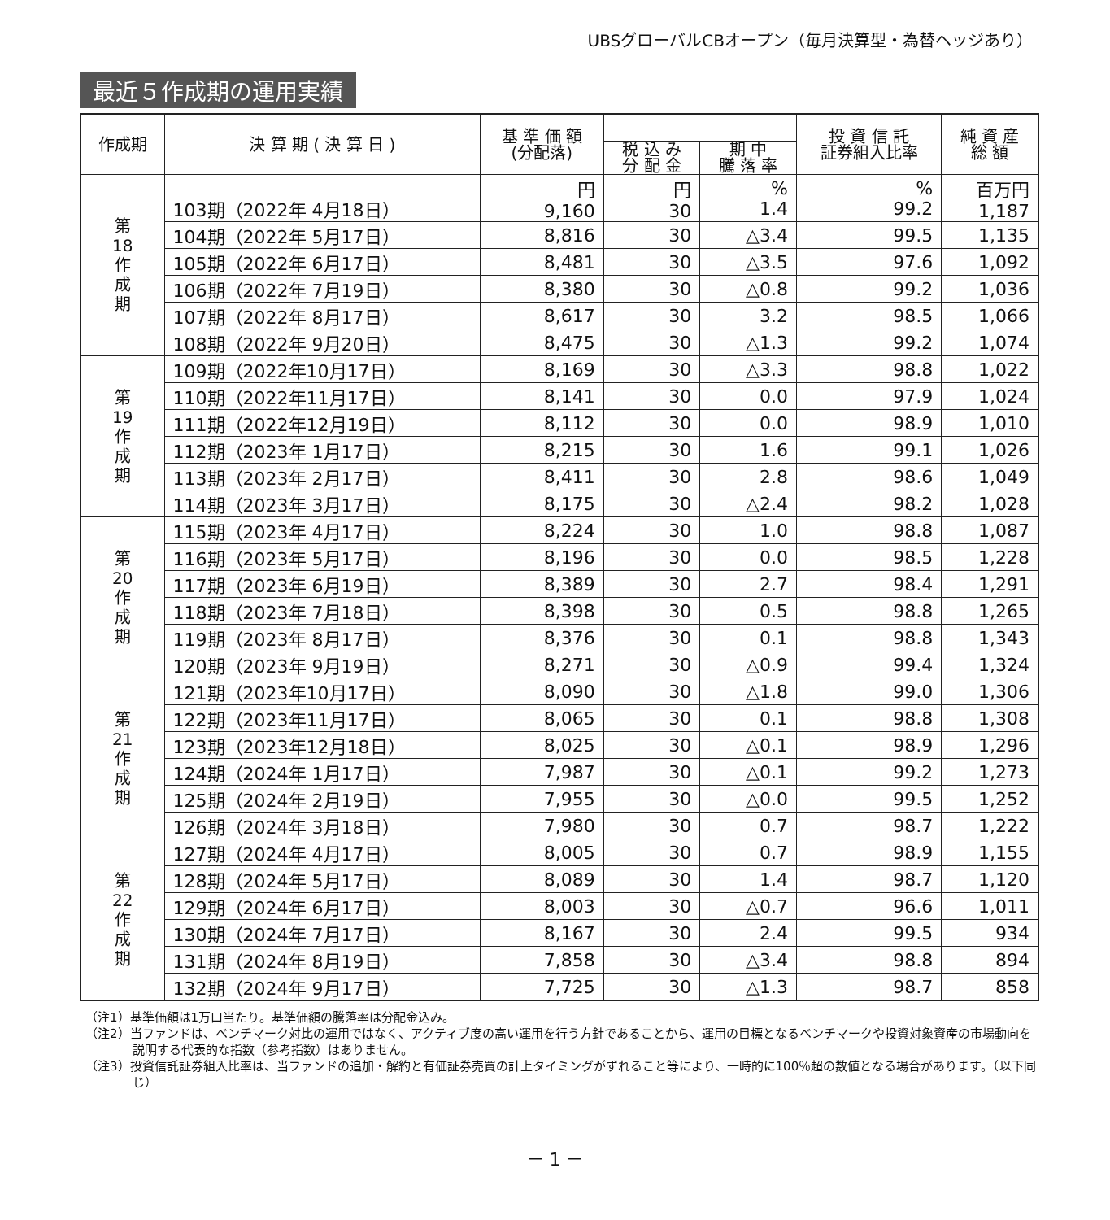UBSグローバルCBオープン（毎月決算型・為替ヘッジあり）
最近５作成期の運用実績
| 作成期 | 決 算 期 ( 決 算 日 ) | 基 準 価 額 (分配落) | | | 投 資 信 託 証券組入比率 | 純 資 産 総 額 |
| --- | --- | --- | --- | --- | --- | --- |
| | | | 税 込 み 分 配 金 | 期 中 騰 落 率 | | |
| 第 18 作 成 期 | 103期（2022年 4月18日） | 円 9,160 | 円 30 | % 1.4 | % 99.2 | 百万円 1,187 |
| | 104期（2022年 5月17日） | 8,816 | 30 | △3.4 | 99.5 | 1,135 |
| | 105期（2022年 6月17日） | 8,481 | 30 | △3.5 | 97.6 | 1,092 |
| | 106期（2022年 7月19日） | 8,380 | 30 | △0.8 | 99.2 | 1,036 |
| | 107期（2022年 8月17日） | 8,617 | 30 | 3.2 | 98.5 | 1,066 |
| | 108期（2022年 9月20日） | 8,475 | 30 | △1.3 | 99.2 | 1,074 |
| 第 19 作 成 期 | 109期（2022年10月17日） | 8,169 | 30 | △3.3 | 98.8 | 1,022 |
| | 110期（2022年11月17日） | 8,141 | 30 | 0.0 | 97.9 | 1,024 |
| | 111期（2022年12月19日） | 8,112 | 30 | 0.0 | 98.9 | 1,010 |
| | 112期（2023年 1月17日） | 8,215 | 30 | 1.6 | 99.1 | 1,026 |
| | 113期（2023年 2月17日） | 8,411 | 30 | 2.8 | 98.6 | 1,049 |
| | 114期（2023年 3月17日） | 8,175 | 30 | △2.4 | 98.2 | 1,028 |
| 第 20 作 成 期 | 115期（2023年 4月17日） | 8,224 | 30 | 1.0 | 98.8 | 1,087 |
| | 116期（2023年 5月17日） | 8,196 | 30 | 0.0 | 98.5 | 1,228 |
| | 117期（2023年 6月19日） | 8,389 | 30 | 2.7 | 98.4 | 1,291 |
| | 118期（2023年 7月18日） | 8,398 | 30 | 0.5 | 98.8 | 1,265 |
| | 119期（2023年 8月17日） | 8,376 | 30 | 0.1 | 98.8 | 1,343 |
| | 120期（2023年 9月19日） | 8,271 | 30 | △0.9 | 99.4 | 1,324 |
| 第 21 作 成 期 | 121期（2023年10月17日） | 8,090 | 30 | △1.8 | 99.0 | 1,306 |
| | 122期（2023年11月17日） | 8,065 | 30 | 0.1 | 98.8 | 1,308 |
| | 123期（2023年12月18日） | 8,025 | 30 | △0.1 | 98.9 | 1,296 |
| | 124期（2024年 1月17日） | 7,987 | 30 | △0.1 | 99.2 | 1,273 |
| | 125期（2024年 2月19日） | 7,955 | 30 | △0.0 | 99.5 | 1,252 |
| | 126期（2024年 3月18日） | 7,980 | 30 | 0.7 | 98.7 | 1,222 |
| 第 22 作 成 期 | 127期（2024年 4月17日） | 8,005 | 30 | 0.7 | 98.9 | 1,155 |
| | 128期（2024年 5月17日） | 8,089 | 30 | 1.4 | 98.7 | 1,120 |
| | 129期（2024年 6月17日） | 8,003 | 30 | △0.7 | 96.6 | 1,011 |
| | 130期（2024年 7月17日） | 8,167 | 30 | 2.4 | 99.5 | 934 |
| | 131期（2024年 8月19日） | 7,858 | 30 | △3.4 | 98.8 | 894 |
| | 132期（2024年 9月17日） | 7,725 | 30 | △1.3 | 98.7 | 858 |
（注1）基準価額は1万口当たり。基準価額の騰落率は分配金込み。
（注2）当ファンドは、ベンチマーク対比の運用ではなく、アクティブ度の高い運用を行う方針であることから、運用の目標となるベンチマークや投資対象資産の市場動向を説明する代表的な指数（参考指数）はありません。
（注3）投資信託証券組入比率は、当ファンドの追加・解約と有価証券売買の計上タイミングがずれること等により、一時的に100％超の数値となる場合があります。（以下同じ）
－ 1 －